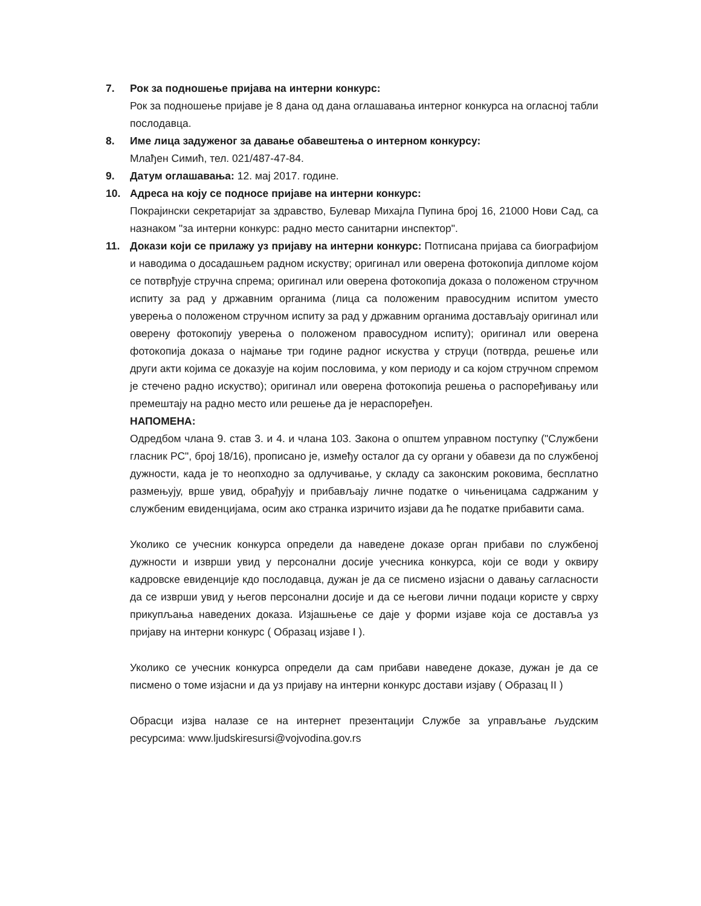7. Рок за подношење пријава на интерни конкурс:
Рок за подношење пријаве је 8 дана од дана оглашавања интерног конкурса на огласној табли послодавца.
8. Име лица задуженог за давање обавештења о интерном конкурсу:
Млађен Симић, тел. 021/487-47-84.
9. Датум оглашавања: 12. мај 2017. године.
10. Адреса на коју се подносе пријаве на интерни конкурс:
Покрајински секретаријат за здравство, Булевар Михајла Пупина број 16, 21000 Нови Сад, са назнаком "за интерни конкурс: радно место санитарни инспектор".
11. Докази који се прилажу уз пријаву на интерни конкурс: Потписана пријава са биографијом и наводима о досадашњем радном искуству; оригинал или оверена фотокопија дипломе којом се потврђује стручна спрема; оригинал или оверена фотокопија доказа о положеном стручном испиту за рад у државним органима (лица са положеним правосудним испитом уместо уверења о положеном стручном испиту за рад у државним органима достављају оригинал или оверену фотокопију уверења о положеном правосудном испиту); оригинал или оверена фотокопија доказа о најмање три године радног искуства у струци (потврда, решење или други акти којима се доказује на којим пословима, у ком периоду и са којом стручном спремом је стечено радно искуство); оригинал или оверена фотокопија решења о распоређивању или премештају на радно место или решење да је нераспоређен.
НАПОМЕНА:
Одредбом члана 9. став 3. и 4. и члана 103. Закона о општем управном поступку ("Службени гласник РС", број 18/16), прописано је, између осталог да су органи у обавези да по службеној дужности, када је то неопходно за одлучивање, у складу са законским роковима, бесплатно размењују, врше увид, обрађују и прибављају личне податке о чињеницама садржаним у службеним евиденцијама, осим ако странка изричито изјави да ће податке прибавити сама.
Уколико се учесник конкурса определи да наведене доказе орган прибави по службеној дужности и изврши увид у персонални досије учесника конкурса, који се води у оквиру кадровске евиденције кдо послодавца, дужан је да се писмено изјасни о давању сагласности да се изврши увид у његов персонални досије и да се његови лични подаци користе у сврху прикупљања наведених доказа. Изјашњење се даје у форми изјаве која се доставља уз пријаву на интерни конкурс ( Образац изјаве I ).
Уколико се учесник конкурса определи да сам прибави наведене доказе, дужан је да се писмено о томе изјасни и да уз пријаву на интерни конкурс достави изјаву ( Образац II )
Обрасци изјва налазе се на интернет презентацији Службе за управљање људским ресурсима: www.ljudskiresursi@vojvodina.gov.rs